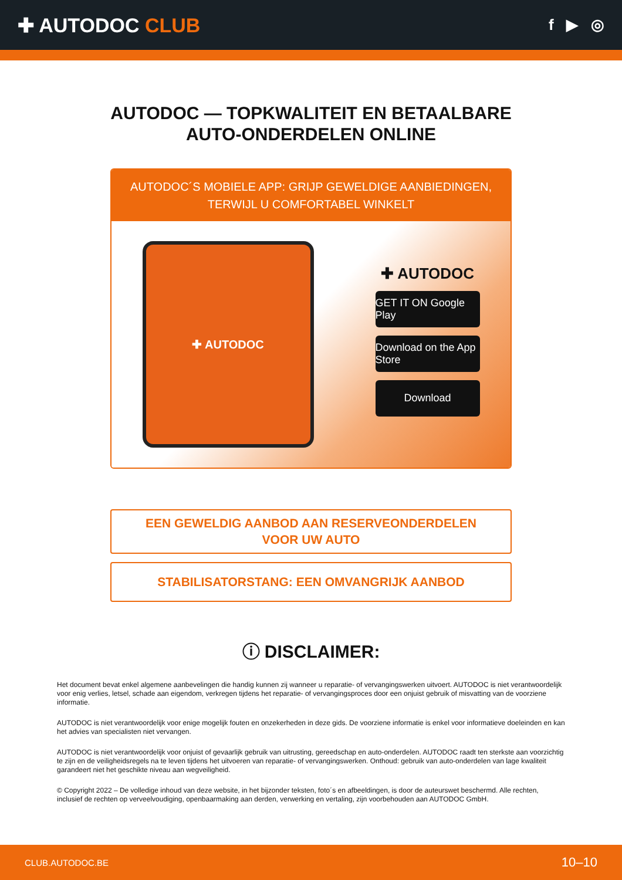✚ AUTODOC CLUB
f ▶ ◎
AUTODOC — TOPKWALITEIT EN BETAALBARE AUTO-ONDERDELEN ONLINE
AUTODOC´S MOBIELE APP: GRIJP GEWELDIGE AANBIEDINGEN, TERWIJL U COMFORTABEL WINKELT
✚ AUTODOC
✚ AUTODOC
GET IT ON Google Play
Download on the App Store
Download
EEN GEWELDIG AANBOD AAN RESERVEONDERDELEN VOOR UW AUTO
STABILISATORSTANG: EEN OMVANGRIJK AANBOD
ⓘ DISCLAIMER:
Het document bevat enkel algemene aanbevelingen die handig kunnen zij wanneer u reparatie- of vervangingswerken uitvoert. AUTODOC is niet verantwoordelijk voor enig verlies, letsel, schade aan eigendom, verkregen tijdens het reparatie- of vervangingsproces door een onjuist gebruik of misvatting van de voorziene informatie.
AUTODOC is niet verantwoordelijk voor enige mogelijk fouten en onzekerheden in deze gids. De voorziene informatie is enkel voor informatieve doeleinden en kan het advies van specialisten niet vervangen.
AUTODOC is niet verantwoordelijk voor onjuist of gevaarlijk gebruik van uitrusting, gereedschap en auto-onderdelen. AUTODOC raadt ten sterkste aan voorzichtig te zijn en de veiligheidsregels na te leven tijdens het uitvoeren van reparatie- of vervangingswerken. Onthoud: gebruik van auto-onderdelen van lage kwaliteit garandeert niet het geschikte niveau aan wegveiligheid.
© Copyright 2022 – De volledige inhoud van deze website, in het bijzonder teksten, foto´s en afbeeldingen, is door de auteurswet beschermd. Alle rechten, inclusief de rechten op verveelvoudiging, openbaarmaking aan derden, verwerking en vertaling, zijn voorbehouden aan AUTODOC GmbH.
CLUB.AUTODOC.BE 10–10